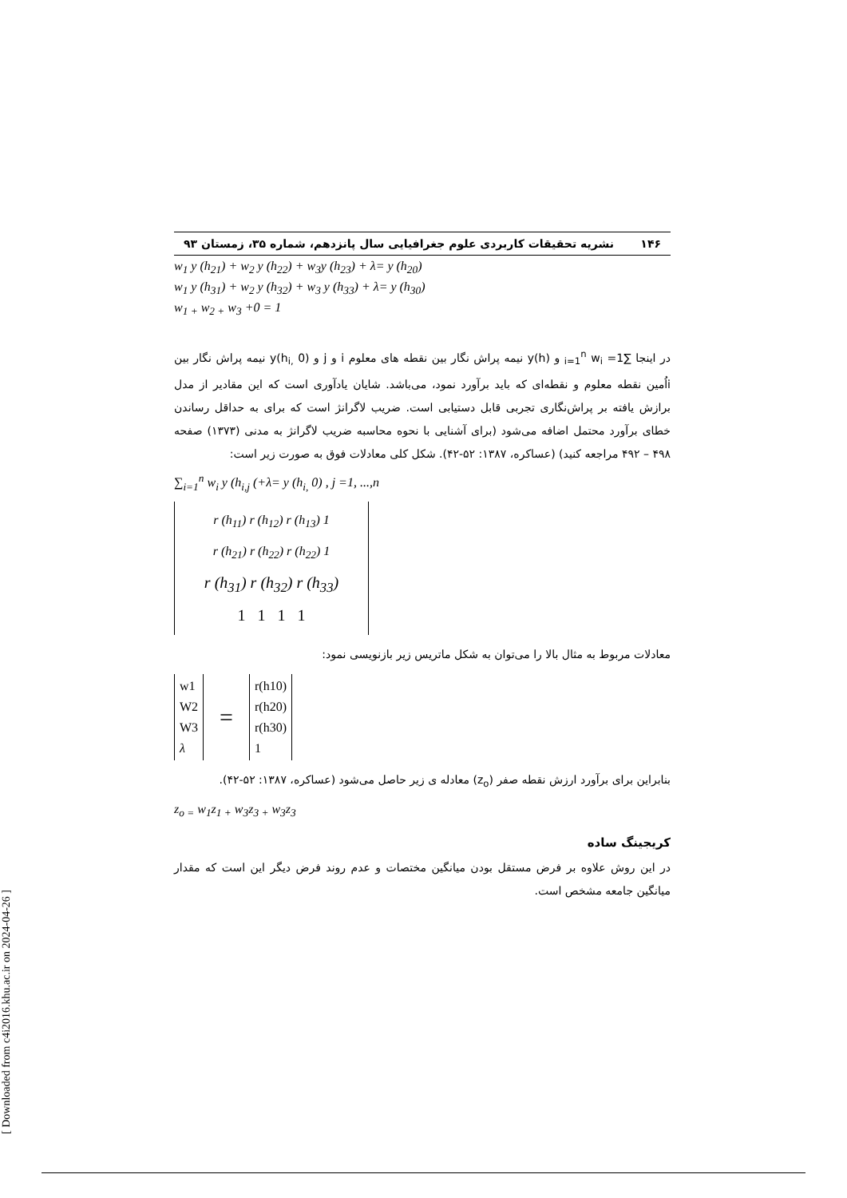۱۴۶ نشریه تحقیقات کاربردی علوم جغرافیایی سال پانزدهم، شماره ۳۵، زمستان ۹۳
w<sub>1</sub> y (h<sub>21</sub>) + w<sub>2</sub> y (h<sub>22</sub>) + w<sub>3</sub>y (h<sub>23</sub>) + λ= y (h<sub>20</sub>)
w<sub>1</sub> y (h<sub>31</sub>) + w<sub>2</sub> y (h<sub>32</sub>) + w<sub>3</sub> y (h<sub>33</sub>) + λ= y (h<sub>30</sub>)
w<sub>1 +</sub> w<sub>2 +</sub> w<sub>3</sub> +0 = 1
در اینجا ∑<sub>i=1</sub><sup>n</sup> w<sub>i</sub> =1 و y(h) نیمه پراش نگار بین نقطه های معلوم i و j و y(h<sub>i,</sub> 0) نیمه پراش نگار بین iاُمین نقطه معلوم و نقطه‌ای که باید برآورد نمود، می‌باشد. شایان یادآوری است که این مقادیر از مدل برازش یافته بر پراش‌نگاری تجربی قابل دستیابی است. ضریب لاگرانژ است که برای به حداقل رساندن خطای برآورد محتمل اضافه می‌شود (برای آشنایی با نحوه محاسبه ضریب لاگرانژ به مدنی (۱۳۷۳) صفحه ۴۹۸ – ۴۹۲ مراجعه کنید) (عساکره، ۱۳۸۷: ۵۲-۴۲). شکل کلی معادلات فوق به صورت زیر است:
∑<sub>i=1</sub><sup>n</sup> w<sub>i</sub> y (h<sub>i,j</sub> (+λ= y (h<sub>i,</sub> 0) , j =1, ...,n
r (h<sub>11</sub>) r (h<sub>12</sub>) r (h<sub>13</sub>) 1
r (h<sub>21</sub>) r (h<sub>22</sub>) r (h<sub>22</sub>) 1
r (h<sub>31</sub>) r (h<sub>32</sub>) r (h<sub>33</sub>)
1 1 1 1
معادلات مربوط به مثال بالا را می‌توان به شکل ماتریس زیر بازنویسی نمود:
w1
W2
W3
λ
=
r(h10)
r(h20)
r(h30)
1
بنابراین برای برآورد ارزش نقطه صفر (z<sub>o</sub>) معادله ی زیر حاصل می‌شود (عساکره، ۱۳۸۷: ۵۲-۴۲).
z<sub>o =</sub> w<sub>1</sub>z<sub>1 +</sub> w<sub>3</sub>z<sub>3 +</sub> w<sub>3</sub>z<sub>3</sub>
کریجینگ ساده
در این روش علاوه بر فرض مستقل بودن میانگین مختصات و عدم روند فرض دیگر این است که مقدار میانگین جامعه مشخص است.
[ Downloaded from c4i2016.khu.ac.ir on 2024-04-26 ]